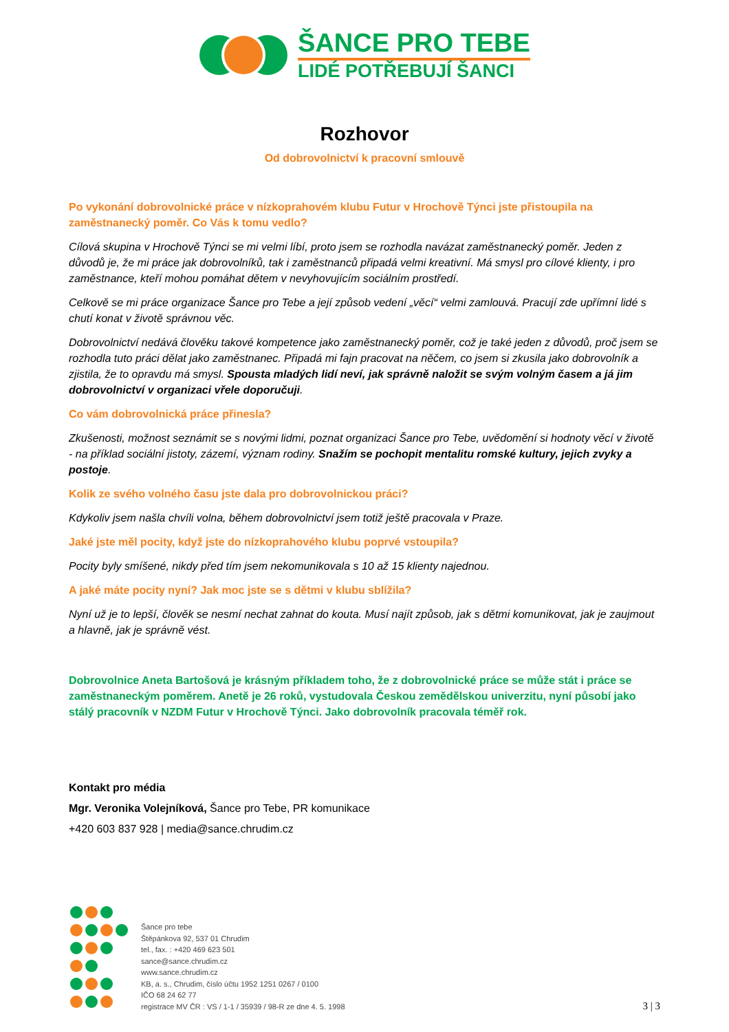ŠANCE PRO TEBE
LIDÉ POTŘEBUJÍ ŠANCI
Rozhovor
Od dobrovolnictví k pracovní smlouvě
Po vykonání dobrovolnické práce v nízkoprahovém klubu Futur v Hrochově Týnci jste přistoupila na zaměstnanecký poměr. Co Vás k tomu vedlo?
Cílová skupina v Hrochově Týnci se mi velmi líbí, proto jsem se rozhodla navázat zaměstnanecký poměr. Jeden z důvodů je, že mi práce jak dobrovolníků, tak i zaměstnanců připadá velmi kreativní. Má smysl pro cílové klienty, i pro zaměstnance, kteří mohou pomáhat dětem v nevyhovujícím sociálním prostředí.
Celkově se mi práce organizace Šance pro Tebe a její způsob vedení „věcí“ velmi zamlouvá. Pracují zde upřímní lidé s chutí konat v životě správnou věc.
Dobrovolnictví nedává člověku takové kompetence jako zaměstnanecký poměr, což je také jeden z důvodů, proč jsem se rozhodla tuto práci dělat jako zaměstnanec. Připadá mi fajn pracovat na něčem, co jsem si zkusila jako dobrovolník a zjistila, že to opravdu má smysl. Spousta mladých lidí neví, jak správně naložit se svým volným časem a já jim dobrovolnictví v organizaci vřele doporučuji.
Co vám dobrovolnická práce přinesla?
Zkušenosti, možnost seznámit se s novými lidmi, poznat organizaci Šance pro Tebe, uvědomění si hodnoty věcí v životě - na příklad sociální jistoty, zázemí, význam rodiny. Snažím se pochopit mentalitu romské kultury, jejich zvyky a postoje.
Kolik ze svého volného času jste dala pro dobrovolnickou práci?
Kdykoliv jsem našla chvíli volna, během dobrovolnictví jsem totiž ještě pracovala v Praze.
Jaké jste měl pocity, když jste do nízkoprahového klubu poprvé vstoupila?
Pocity byly smíšené, nikdy před tím jsem nekomunikovala s 10 až 15 klienty najednou.
A jaké máte pocity nyní? Jak moc jste se s dětmi v klubu sblížila?
Nyní už je to lepší, člověk se nesmí nechat zahnat do kouta. Musí najít způsob, jak s dětmi komunikovat, jak je zaujmout a hlavně, jak je správně vést.
Dobrovolnice Aneta Bartošová je krásným příkladem toho, že z dobrovolnické práce se může stát i práce se zaměstnaneckým poměrem. Anetě je 26 roků, vystudovala Českou zemědělskou univerzitu, nyní působí jako stálý pracovník v NZDM Futur v Hrochově Týnci. Jako dobrovolník pracovala téměř rok.
Kontakt pro média
Mgr. Veronika Volejníková, Šance pro Tebe, PR komunikace
+420 603 837 928 | media@sance.chrudim.cz
Šance pro tebe
Štěpánkova 92, 537 01 Chrudim
tel., fax. : +420 469 623 501
sance@sance.chrudim.cz
www.sance.chrudim.cz
KB, a. s., Chrudim, číslo účtu 1952 1251 0267 / 0100
IČO 68 24 62 77
registrace MV ČR : VS / 1-1 / 35939 / 98-R ze dne 4. 5. 1998
3 | 3